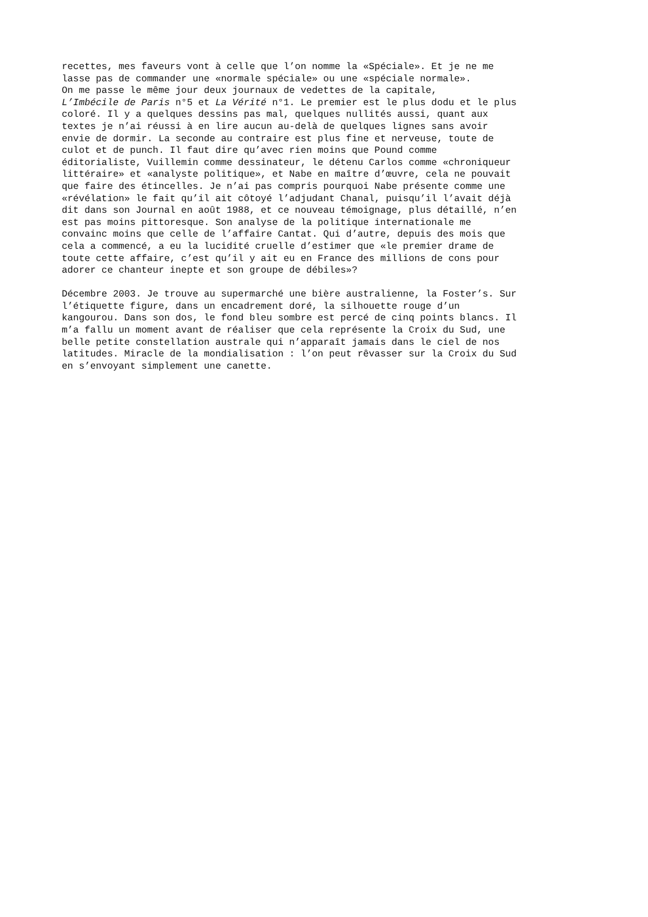recettes, mes faveurs vont à celle que l’on nomme la «Spéciale». Et je ne me lasse pas de commander une «normale spéciale» ou une «spéciale normale». On me passe le même jour deux journaux de vedettes de la capitale, L’Imbécile de Paris n°5 et La Vérité n°1. Le premier est le plus dodu et le plus coloré. Il y a quelques dessins pas mal, quelques nullités aussi, quant aux textes je n’ai réussi à en lire aucun au-delà de quelques lignes sans avoir envie de dormir. La seconde au contraire est plus fine et nerveuse, toute de culot et de punch. Il faut dire qu’avec rien moins que Pound comme éditorialiste, Vuillemin comme dessinateur, le détenu Carlos comme «chroniqueur littéraire» et «analyste politique», et Nabe en maître d’œuvre, cela ne pouvait que faire des étincelles. Je n’ai pas compris pourquoi Nabe présente comme une «révélation» le fait qu’il ait côtoyé l’adjudant Chanal, puisqu’il l’avait déjà dit dans son Journal en août 1988, et ce nouveau témoignage, plus détaillé, n’en est pas moins pittoresque. Son analyse de la politique internationale me convainc moins que celle de l’affaire Cantat. Qui d’autre, depuis des mois que cela a commencé, a eu la lucidité cruelle d’estimer que «le premier drame de toute cette affaire, c’est qu’il y ait eu en France des millions de cons pour adorer ce chanteur inepte et son groupe de débiles»?
Décembre 2003. Je trouve au supermarché une bière australienne, la Foster’s. Sur l’étiquette figure, dans un encadrement doré, la silhouette rouge d’un kangourou. Dans son dos, le fond bleu sombre est percé de cinq points blancs. Il m’a fallu un moment avant de réaliser que cela représente la Croix du Sud, une belle petite constellation australe qui n’apparaît jamais dans le ciel de nos latitudes. Miracle de la mondialisation : l’on peut rêvasser sur la Croix du Sud en s’envoyant simplement une canette.